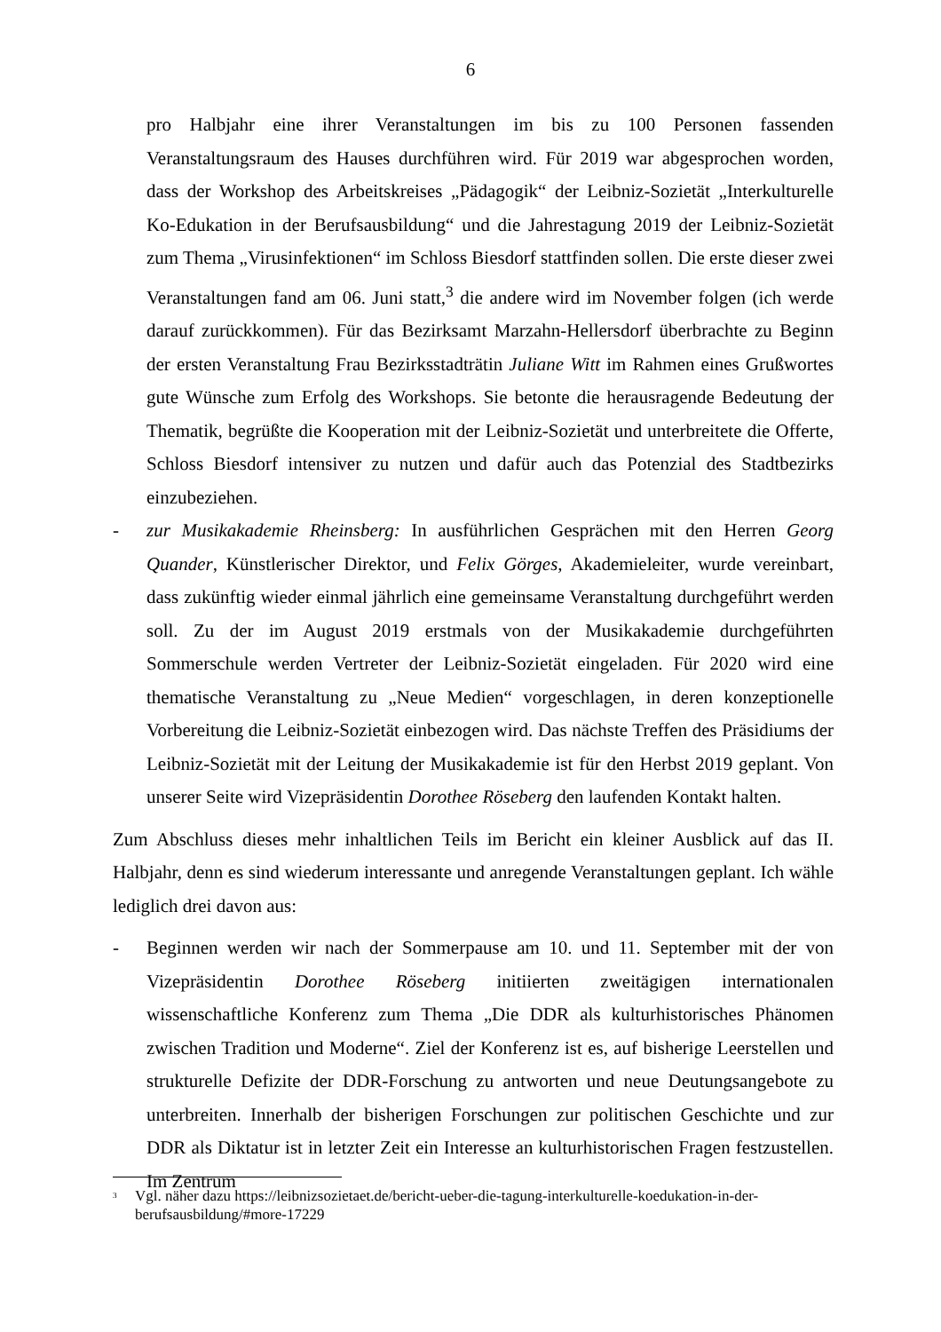6
pro Halbjahr eine ihrer Veranstaltungen im bis zu 100 Personen fassenden Veranstaltungsraum des Hauses durchführen wird. Für 2019 war abgesprochen worden, dass der Workshop des Arbeitskreises „Pädagogik“ der Leibniz-Sozietät „Interkulturelle Ko-Edukation in der Berufsausbildung“ und die Jahrestagung 2019 der Leibniz-Sozietät zum Thema „Virusinfektionen“ im Schloss Biesdorf stattfinden sollen. Die erste dieser zwei Veranstaltungen fand am 06. Juni statt,<sup>3</sup> die andere wird im November folgen (ich werde darauf zurückkommen). Für das Bezirksamt Marzahn-Hellersdorf überbrachte zu Beginn der ersten Veranstaltung Frau Bezirksstadträtin Juliane Witt im Rahmen eines Grußwortes gute Wünsche zum Erfolg des Workshops. Sie betonte die herausragende Bedeutung der Thematik, begrüßte die Kooperation mit der Leibniz-Sozietät und unterbreitete die Offerte, Schloss Biesdorf intensiver zu nutzen und dafür auch das Potenzial des Stadtbezirks einzubeziehen.
- zur Musikakademie Rheinsberg: In ausführlichen Gesprächen mit den Herren Georg Quander, Künstlerischer Direktor, und Felix Görges, Akademieleiter, wurde vereinbart, dass zukünftig wieder einmal jährlich eine gemeinsame Veranstaltung durchgeführt werden soll. Zu der im August 2019 erstmals von der Musikakademie durchgeführten Sommerschule werden Vertreter der Leibniz-Sozietät eingeladen. Für 2020 wird eine thematische Veranstaltung zu „Neue Medien“ vorgeschlagen, in deren konzeptionelle Vorbereitung die Leibniz-Sozietät einbezogen wird. Das nächste Treffen des Präsidiums der Leibniz-Sozietät mit der Leitung der Musikakademie ist für den Herbst 2019 geplant. Von unserer Seite wird Vizepräsidentin Dorothee Röseberg den laufenden Kontakt halten.
Zum Abschluss dieses mehr inhaltlichen Teils im Bericht ein kleiner Ausblick auf das II. Halbjahr, denn es sind wiederum interessante und anregende Veranstaltungen geplant. Ich wähle lediglich drei davon aus:
- Beginnen werden wir nach der Sommerpause am 10. und 11. September mit der von Vizepräsidentin Dorothee Röseberg initiierten zweitägigen internationalen wissenschaftliche Konferenz zum Thema „Die DDR als kulturhistorisches Phänomen zwischen Tradition und Moderne“. Ziel der Konferenz ist es, auf bisherige Leerstellen und strukturelle Defizite der DDR-Forschung zu antworten und neue Deutungsangebote zu unterbreiten. Innerhalb der bisherigen Forschungen zur politischen Geschichte und zur DDR als Diktatur ist in letzter Zeit ein Interesse an kulturhistorischen Fragen festzustellen. Im Zentrum
<sup>3</sup>
Vgl. näher dazu https://leibnizsozietaet.de/bericht-ueber-die-tagung-interkulturelle-koedukation-in-der-berufsausbildung/#more-17229